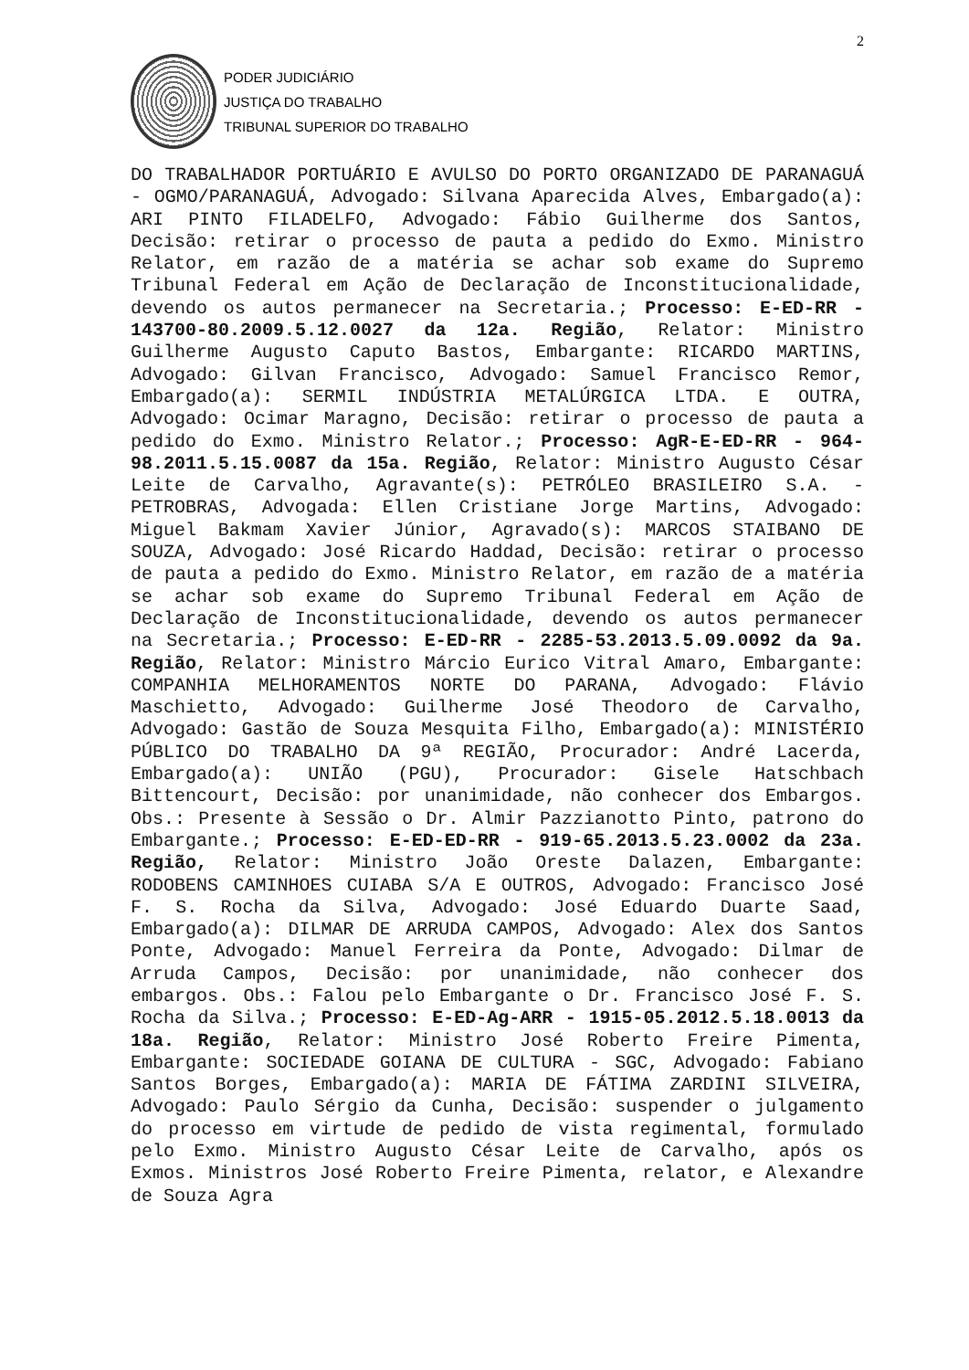2
PODER JUDICIÁRIO
JUSTIÇA DO TRABALHO
TRIBUNAL SUPERIOR DO TRABALHO
DO TRABALHADOR PORTUÁRIO E AVULSO DO PORTO ORGANIZADO DE PARANAGUÁ - OGMO/PARANAGUÁ, Advogado: Silvana Aparecida Alves, Embargado(a): ARI PINTO FILADELFO, Advogado: Fábio Guilherme dos Santos, Decisão: retirar o processo de pauta a pedido do Exmo. Ministro Relator, em razão de a matéria se achar sob exame do Supremo Tribunal Federal em Ação de Declaração de Inconstitucionalidade, devendo os autos permanecer na Secretaria.; Processo: E-ED-RR - 143700-80.2009.5.12.0027 da 12a. Região, Relator: Ministro Guilherme Augusto Caputo Bastos, Embargante: RICARDO MARTINS, Advogado: Gilvan Francisco, Advogado: Samuel Francisco Remor, Embargado(a): SERMIL INDÚSTRIA METALÚRGICA LTDA. E OUTRA, Advogado: Ocimar Maragno, Decisão: retirar o processo de pauta a pedido do Exmo. Ministro Relator.; Processo: AgR-E-ED-RR - 964-98.2011.5.15.0087 da 15a. Região, Relator: Ministro Augusto César Leite de Carvalho, Agravante(s): PETRÓLEO BRASILEIRO S.A. - PETROBRAS, Advogada: Ellen Cristiane Jorge Martins, Advogado: Miguel Bakmam Xavier Júnior, Agravado(s): MARCOS STAIBANO DE SOUZA, Advogado: José Ricardo Haddad, Decisão: retirar o processo de pauta a pedido do Exmo. Ministro Relator, em razão de a matéria se achar sob exame do Supremo Tribunal Federal em Ação de Declaração de Inconstitucionalidade, devendo os autos permanecer na Secretaria.; Processo: E-ED-RR - 2285-53.2013.5.09.0092 da 9a. Região, Relator: Ministro Márcio Eurico Vitral Amaro, Embargante: COMPANHIA MELHORAMENTOS NORTE DO PARANA, Advogado: Flávio Maschietto, Advogado: Guilherme José Theodoro de Carvalho, Advogado: Gastão de Souza Mesquita Filho, Embargado(a): MINISTÉRIO PÚBLICO DO TRABALHO DA 9ª REGIÃO, Procurador: André Lacerda, Embargado(a): UNIÃO (PGU), Procurador: Gisele Hatschbach Bittencourt, Decisão: por unanimidade, não conhecer dos Embargos. Obs.: Presente à Sessão o Dr. Almir Pazzianotto Pinto, patrono do Embargante.; Processo: E-ED-ED-RR - 919-65.2013.5.23.0002 da 23a. Região, Relator: Ministro João Oreste Dalazen, Embargante: RODOBENS CAMINHOES CUIABA S/A E OUTROS, Advogado: Francisco José F. S. Rocha da Silva, Advogado: José Eduardo Duarte Saad, Embargado(a): DILMAR DE ARRUDA CAMPOS, Advogado: Alex dos Santos Ponte, Advogado: Manuel Ferreira da Ponte, Advogado: Dilmar de Arruda Campos, Decisão: por unanimidade, não conhecer dos embargos. Obs.: Falou pelo Embargante o Dr. Francisco José F. S. Rocha da Silva.; Processo: E-ED-Ag-ARR - 1915-05.2012.5.18.0013 da 18a. Região, Relator: Ministro José Roberto Freire Pimenta, Embargante: SOCIEDADE GOIANA DE CULTURA - SGC, Advogado: Fabiano Santos Borges, Embargado(a): MARIA DE FÁTIMA ZARDINI SILVEIRA, Advogado: Paulo Sérgio da Cunha, Decisão: suspender o julgamento do processo em virtude de pedido de vista regimental, formulado pelo Exmo. Ministro Augusto César Leite de Carvalho, após os Exmos. Ministros José Roberto Freire Pimenta, relator, e Alexandre de Souza Agra